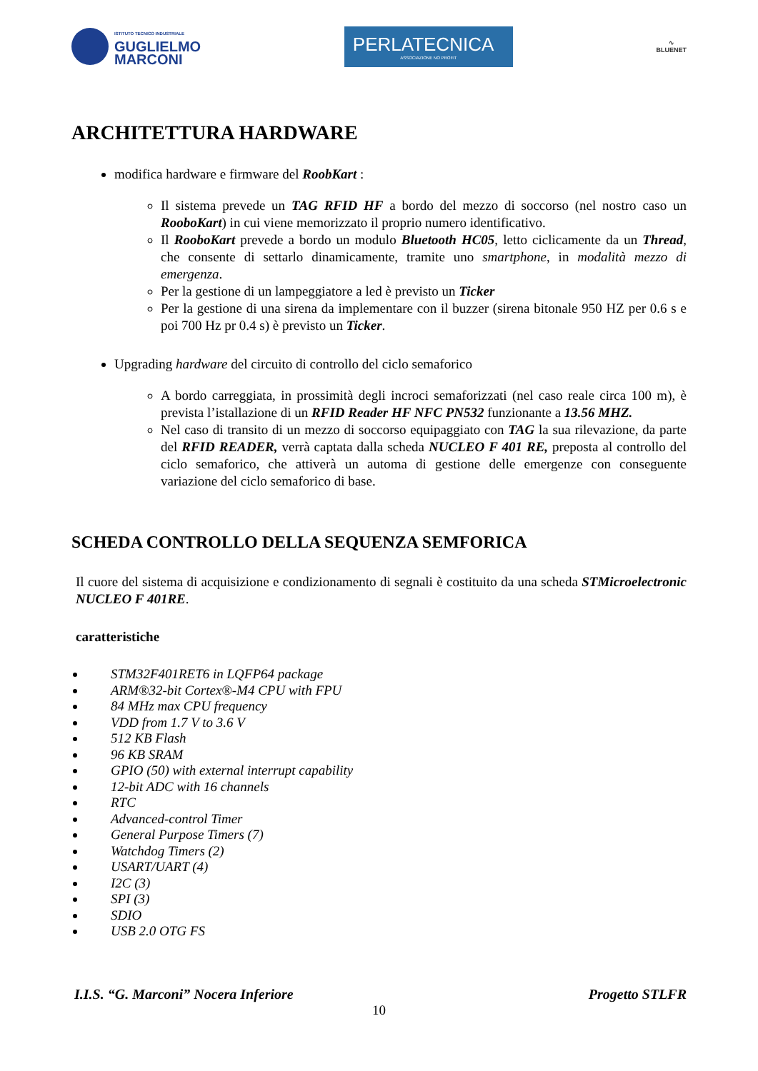ISTITUTO TECNICO INDUSTRIALE
GUGLIELMO
MARCONI
PERLATECNICA
ASSOCIAZIONE NO PROFIT
∿
BLUENET
ARCHITETTURA HARDWARE
modifica hardware e firmware del RoobKart :
Il sistema prevede un TAG RFID HF a bordo del mezzo di soccorso (nel nostro caso un RooboKart) in cui viene memorizzato il proprio numero identificativo.
Il RooboKart prevede a bordo un modulo Bluetooth HC05, letto ciclicamente da un Thread, che consente di settarlo dinamicamente, tramite uno smartphone, in modalità mezzo di emergenza.
Per la gestione di un lampeggiatore a led è previsto un Ticker
Per la gestione di una sirena da implementare con il buzzer (sirena bitonale 950 HZ per 0.6 s e poi 700 Hz pr 0.4 s) è previsto un Ticker.
Upgrading hardware del circuito di controllo del ciclo semaforico
A bordo carreggiata, in prossimità degli incroci semaforizzati (nel caso reale circa 100 m), è prevista l’istallazione di un RFID Reader HF NFC PN532 funzionante a 13.56 MHZ.
Nel caso di transito di un mezzo di soccorso equipaggiato con TAG la sua rilevazione, da parte del RFID READER, verrà captata dalla scheda NUCLEO F 401 RE, preposta al controllo del ciclo semaforico, che attiverà un automa di gestione delle emergenze con conseguente variazione del ciclo semaforico di base.
SCHEDA CONTROLLO DELLA SEQUENZA SEMFORICA
Il cuore del sistema di acquisizione e condizionamento di segnali è costituito da una scheda STMicroelectronic NUCLEO F 401RE.
caratteristiche
STM32F401RET6 in LQFP64 package
ARM®32-bit Cortex®-M4 CPU with FPU
84 MHz max CPU frequency
VDD from 1.7 V to 3.6 V
512 KB Flash
96 KB SRAM
GPIO (50) with external interrupt capability
12-bit ADC with 16 channels
RTC
Advanced-control Timer
General Purpose Timers (7)
Watchdog Timers (2)
USART/UART (4)
I2C (3)
SPI (3)
SDIO
USB 2.0 OTG FS
I.I.S. “G. Marconi” Nocera Inferiore Progetto STLFR
10